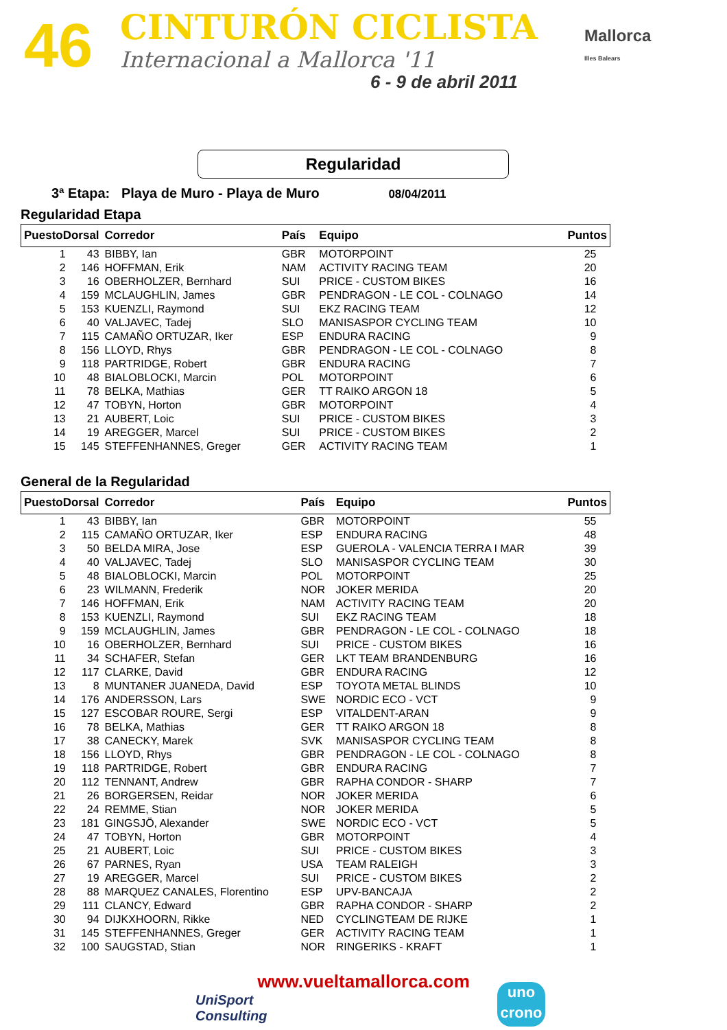46 CINTURÓN CICLISTA
Internacional a Mallorca '11
6 - 9 de abril 2011
Mallorca
Illes Balears
Regularidad
3ª Etapa: Playa de Muro - Playa de Muro 08/04/2011
Regularidad Etapa
| PuestoDorsal | | Corredor | País | Equipo | Puntos |
| --- | --- | --- | --- | --- | --- |
| 1 | 43 | BIBBY, Ian | GBR | MOTORPOINT | 25 |
| 2 | 146 | HOFFMAN, Erik | NAM | ACTIVITY RACING TEAM | 20 |
| 3 | 16 | OBERHOLZER, Bernhard | SUI | PRICE - CUSTOM BIKES | 16 |
| 4 | 159 | MCLAUGHLIN, James | GBR | PENDRAGON - LE COL - COLNAGO | 14 |
| 5 | 153 | KUENZLI, Raymond | SUI | EKZ RACING TEAM | 12 |
| 6 | 40 | VALJAVEC, Tadej | SLO | MANISASPOR CYCLING TEAM | 10 |
| 7 | 115 | CAMAÑO ORTUZAR, Iker | ESP | ENDURA RACING | 9 |
| 8 | 156 | LLOYD, Rhys | GBR | PENDRAGON - LE COL - COLNAGO | 8 |
| 9 | 118 | PARTRIDGE, Robert | GBR | ENDURA RACING | 7 |
| 10 | 48 | BIALOBLOCKI, Marcin | POL | MOTORPOINT | 6 |
| 11 | 78 | BELKA, Mathias | GER | TT RAIKO ARGON 18 | 5 |
| 12 | 47 | TOBYN, Horton | GBR | MOTORPOINT | 4 |
| 13 | 21 | AUBERT, Loic | SUI | PRICE - CUSTOM BIKES | 3 |
| 14 | 19 | AREGGER, Marcel | SUI | PRICE - CUSTOM BIKES | 2 |
| 15 | 145 | STEFFENHANNES, Greger | GER | ACTIVITY RACING TEAM | 1 |
General de la Regularidad
| PuestoDorsal | | Corredor | País | Equipo | Puntos |
| --- | --- | --- | --- | --- | --- |
| 1 | 43 | BIBBY, Ian | GBR | MOTORPOINT | 55 |
| 2 | 115 | CAMAÑO ORTUZAR, Iker | ESP | ENDURA RACING | 48 |
| 3 | 50 | BELDA MIRA, Jose | ESP | GUEROLA - VALENCIA TERRA I MAR | 39 |
| 4 | 40 | VALJAVEC, Tadej | SLO | MANISASPOR CYCLING TEAM | 30 |
| 5 | 48 | BIALOBLOCKI, Marcin | POL | MOTORPOINT | 25 |
| 6 | 23 | WILMANN, Frederik | NOR | JOKER MERIDA | 20 |
| 7 | 146 | HOFFMAN, Erik | NAM | ACTIVITY RACING TEAM | 20 |
| 8 | 153 | KUENZLI, Raymond | SUI | EKZ RACING TEAM | 18 |
| 9 | 159 | MCLAUGHLIN, James | GBR | PENDRAGON - LE COL - COLNAGO | 18 |
| 10 | 16 | OBERHOLZER, Bernhard | SUI | PRICE - CUSTOM BIKES | 16 |
| 11 | 34 | SCHAFER, Stefan | GER | LKT TEAM BRANDENBURG | 16 |
| 12 | 117 | CLARKE, David | GBR | ENDURA RACING | 12 |
| 13 | 8 | MUNTANER JUANEDA, David | ESP | TOYOTA METAL BLINDS | 10 |
| 14 | 176 | ANDERSSON, Lars | SWE | NORDIC ECO - VCT | 9 |
| 15 | 127 | ESCOBAR ROURE, Sergi | ESP | VITALDENT-ARAN | 9 |
| 16 | 78 | BELKA, Mathias | GER | TT RAIKO ARGON 18 | 8 |
| 17 | 38 | CANECKY, Marek | SVK | MANISASPOR CYCLING TEAM | 8 |
| 18 | 156 | LLOYD, Rhys | GBR | PENDRAGON - LE COL - COLNAGO | 8 |
| 19 | 118 | PARTRIDGE, Robert | GBR | ENDURA RACING | 7 |
| 20 | 112 | TENNANT, Andrew | GBR | RAPHA CONDOR - SHARP | 7 |
| 21 | 26 | BORGERSEN, Reidar | NOR | JOKER MERIDA | 6 |
| 22 | 24 | REMME, Stian | NOR | JOKER MERIDA | 5 |
| 23 | 181 | GINGSJÖ, Alexander | SWE | NORDIC ECO - VCT | 5 |
| 24 | 47 | TOBYN, Horton | GBR | MOTORPOINT | 4 |
| 25 | 21 | AUBERT, Loic | SUI | PRICE - CUSTOM BIKES | 3 |
| 26 | 67 | PARNES, Ryan | USA | TEAM RALEIGH | 3 |
| 27 | 19 | AREGGER, Marcel | SUI | PRICE - CUSTOM BIKES | 2 |
| 28 | 88 | MARQUEZ CANALES, Florentino | ESP | UPV-BANCAJA | 2 |
| 29 | 111 | CLANCY, Edward | GBR | RAPHA CONDOR - SHARP | 2 |
| 30 | 94 | DIJKXHOORN, Rikke | NED | CYCLINGTEAM DE RIJKE | 1 |
| 31 | 145 | STEFFENHANNES, Greger | GER | ACTIVITY RACING TEAM | 1 |
| 32 | 100 | SAUGSTAD, Stian | NOR | RINGERIKS - KRAFT | 1 |
www.vueltamallorca.com
UniSport
Consulting
uno
crono